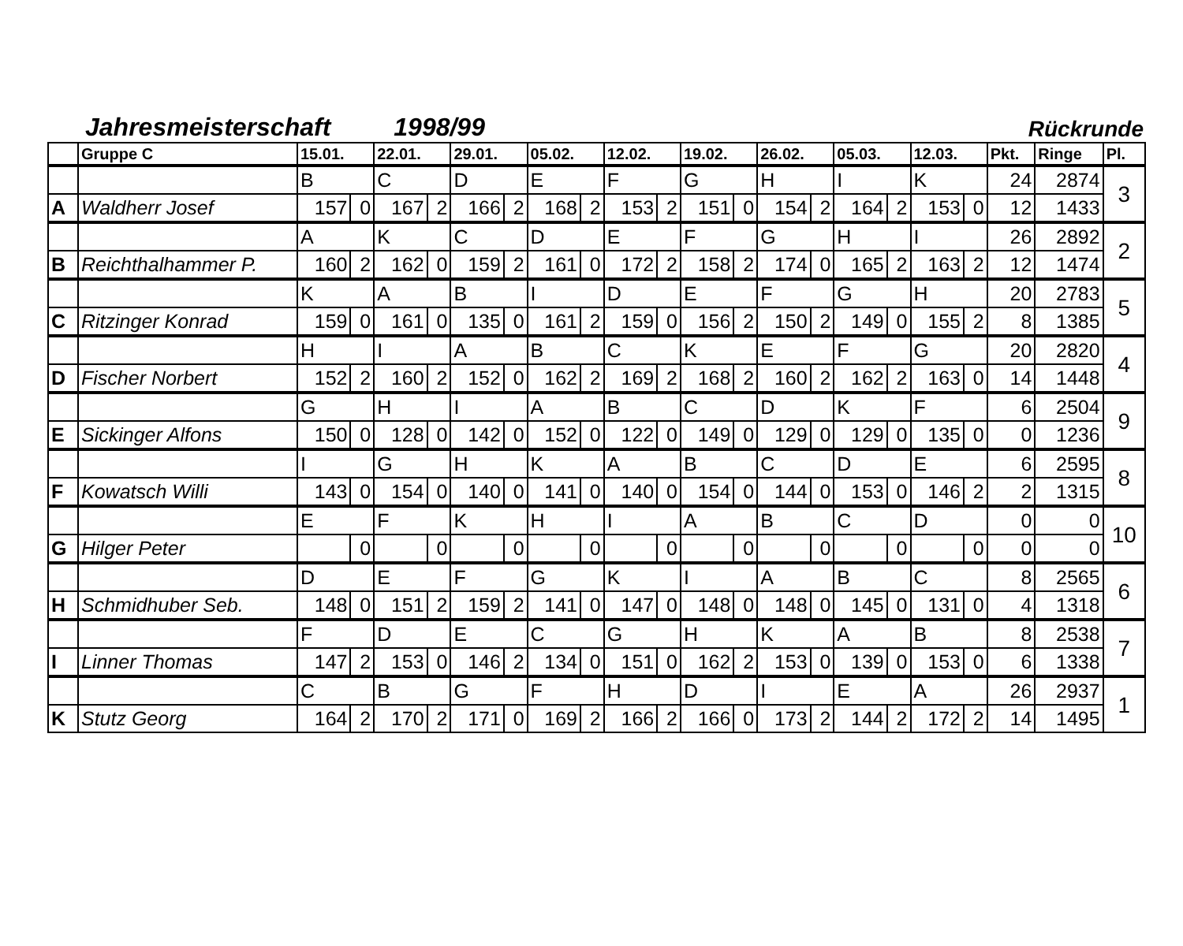Jahresmeisterschaft 1998/99 Rückrunde
| | Gruppe C | 15.01. | | 22.01. | | 29.01. | | 05.02. | | 12.02. | | 19.02. | | 26.02. | | 05.03. | | 12.03. | | Pkt. | Ringe | Pl. |
| --- | --- | --- | --- | --- | --- | --- | --- | --- | --- | --- | --- | --- | --- | --- | --- | --- | --- | --- | --- | --- | --- | --- |
| | | B | | C | | D | | E | | F | | G | | H | | I | | K | | 24 | 2874 | 3 |
| A | Waldherr Josef | 157 | 0 | 167 | 2 | 166 | 2 | 168 | 2 | 153 | 2 | 151 | 0 | 154 | 2 | 164 | 2 | 153 | 0 | 12 | 1433 | |
| | | A | | K | | C | | D | | E | | F | | G | | H | | I | | 26 | 2892 | 2 |
| B | Reichthalhammer P. | 160 | 2 | 162 | 0 | 159 | 2 | 161 | 0 | 172 | 2 | 158 | 2 | 174 | 0 | 165 | 2 | 163 | 2 | 12 | 1474 | |
| | | K | | A | | B | | I | | D | | E | | F | | G | | H | | 20 | 2783 | 5 |
| C | Ritzinger Konrad | 159 | 0 | 161 | 0 | 135 | 0 | 161 | 2 | 159 | 0 | 156 | 2 | 150 | 2 | 149 | 0 | 155 | 2 | 8 | 1385 | |
| | | H | | I | | A | | B | | C | | K | | E | | F | | G | | 20 | 2820 | 4 |
| D | Fischer Norbert | 152 | 2 | 160 | 2 | 152 | 0 | 162 | 2 | 169 | 2 | 168 | 2 | 160 | 2 | 162 | 2 | 163 | 0 | 14 | 1448 | |
| | | G | | H | | I | | A | | B | | C | | D | | K | | F | | 6 | 2504 | 9 |
| E | Sickinger Alfons | 150 | 0 | 128 | 0 | 142 | 0 | 152 | 0 | 122 | 0 | 149 | 0 | 129 | 0 | 129 | 0 | 135 | 0 | 0 | 1236 | |
| | | I | | G | | H | | K | | A | | B | | C | | D | | E | | 6 | 2595 | 8 |
| F | Kowatsch Willi | 143 | 0 | 154 | 0 | 140 | 0 | 141 | 0 | 140 | 0 | 154 | 0 | 144 | 0 | 153 | 0 | 146 | 2 | 2 | 1315 | |
| | | E | | F | | K | | H | | I | | A | | B | | C | | D | | 0 | 0 | 10 |
| G | Hilger Peter | | 0 | | 0 | | 0 | | 0 | | 0 | | 0 | | 0 | | 0 | | 0 | 0 | 0 | |
| | | D | | E | | F | | G | | K | | I | | A | | B | | C | | 8 | 2565 | 6 |
| H | Schmidhuber Seb. | 148 | 0 | 151 | 2 | 159 | 2 | 141 | 0 | 147 | 0 | 148 | 0 | 148 | 0 | 145 | 0 | 131 | 0 | 4 | 1318 | |
| | | F | | D | | E | | C | | G | | H | | K | | A | | B | | 8 | 2538 | 7 |
| I | Linner Thomas | 147 | 2 | 153 | 0 | 146 | 2 | 134 | 0 | 151 | 0 | 162 | 2 | 153 | 0 | 139 | 0 | 153 | 0 | 6 | 1338 | |
| | | C | | B | | G | | F | | H | | D | | I | | E | | A | | 26 | 2937 | 1 |
| K | Stutz Georg | 164 | 2 | 170 | 2 | 171 | 0 | 169 | 2 | 166 | 2 | 166 | 0 | 173 | 2 | 144 | 2 | 172 | 2 | 14 | 1495 | |